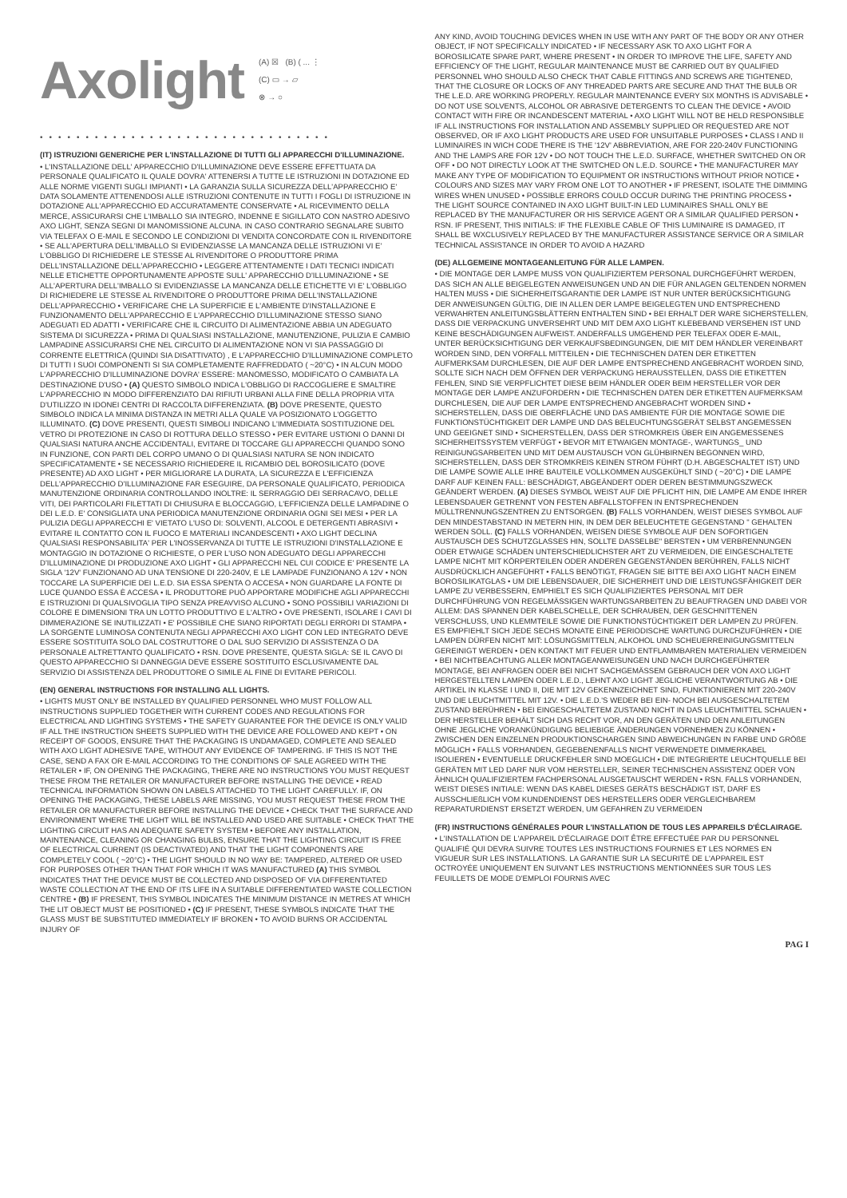Axolight
(A) ☒ (B) ( ... ⋮
(C) ▭ → ▱
⊗ → ○
••••••••••••••••••••••••••••••••
(IT) ISTRUZIONI GENERICHE PER L'INSTALLAZIONE DI TUTTI GLI APPARECCHI D'ILLUMINAZIONE.
• L'INSTALLAZIONE DELL' APPARECCHIO D'ILLUMINAZIONE DEVE ESSERE EFFETTUATA DA PERSONALE QUALIFICATO IL QUALE DOVRA' ATTENERSI A TUTTE LE ISTRUZIONI IN DOTAZIONE ED ALLE NORME VIGENTI SUGLI IMPIANTI • LA GARANZIA SULLA SICUREZZA DELL'APPARECCHIO E' DATA SOLAMENTE ATTENENDOSI ALLE ISTRUZIONI CONTENUTE IN TUTTI I FOGLI DI ISTRUZIONE IN DOTAZIONE ALL'APPARECCHIO ED ACCURATAMENTE CONSERVATE • AL RICEVIMENTO DELLA MERCE, ASSICURARSI CHE L'IMBALLO SIA INTEGRO, INDENNE E SIGILLATO CON NASTRO ADESIVO AXO LIGHT, SENZA SEGNI DI MANOMISSIONE ALCUNA. IN CASO CONTRARIO SEGNALARE SUBITO VIA TELEFAX O E-MAIL E SECONDO LE CONDIZIONI DI VENDITA CONCORDATE CON IL RIVENDITORE • SE ALL'APERTURA DELL'IMBALLO SI EVIDENZIASSE LA MANCANZA DELLE ISTRUZIONI VI E' L'OBBLIGO DI RICHIEDERE LE STESSE AL RIVENDITORE O PRODUTTORE PRIMA DELL'INSTALLAZIONE DELL'APPARECCHIO • LEGGERE ATTENTAMENTE I DATI TECNICI INDICATI NELLE ETICHETTE OPPORTUNAMENTE APPOSTE SULL' APPARECCHIO D'ILLUMINAZIONE • SE ALL'APERTURA DELL'IMBALLO SI EVIDENZIASSE LA MANCANZA DELLE ETICHETTE VI E' L'OBBLIGO DI RICHIEDERE LE STESSE AL RIVENDITORE O PRODUTTORE PRIMA DELL'INSTALLAZIONE DELL'APPARECCHIO • VERIFICARE CHE LA SUPERFICIE E L'AMBIENTE D'INSTALLAZIONE E FUNZIONAMENTO DELL'APPARECCHIO E L'APPARECCHIO D'ILLUMINAZIONE STESSO SIANO ADEGUATI ED ADATTI • VERIFICARE CHE IL CIRCUITO DI ALIMENTAZIONE ABBIA UN ADEGUATO SISTEMA DI SICUREZZA • PRIMA DI QUALSIASI INSTALLAZIONE, MANUTENZIONE, PULIZIA E CAMBIO LAMPADINE ASSICURARSI CHE NEL CIRCUITO DI ALIMENTAZIONE NON VI SIA PASSAGGIO DI CORRENTE ELETTRICA (QUINDI SIA DISATTIVATO) , E L'APPARECCHIO D'ILLUMINAZIONE COMPLETO DI TUTTI I SUOI COMPONENTI SI SIA COMPLETAMENTE RAFFREDDATO ( ~20°C) • IN ALCUN MODO L'APPARECCHIO D'ILLUMINAZIONE DOVRA' ESSERE: MANOMESSO, MODIFICATO O CAMBIATA LA DESTINAZIONE D'USO • (A) QUESTO SIMBOLO INDICA L'OBBLIGO DI RACCOGLIERE E SMALTIRE L'APPARECCHIO IN MODO DIFFERENZIATO DAI RIFIUTI URBANI ALLA FINE DELLA PROPRIA VITA D'UTILIZZO IN IDONEI CENTRI DI RACCOLTA DIFFERENZIATA. (B) DOVE PRESENTE, QUESTO SIMBOLO INDICA LA MINIMA DISTANZA IN METRI ALLA QUALE VA POSIZIONATO L'OGGETTO ILLUMINATO. (C) DOVE PRESENTI, QUESTI SIMBOLI INDICANO L'IMMEDIATA SOSTITUZIONE DEL VETRO DI PROTEZIONE IN CASO DI ROTTURA DELLO STESSO • PER EVITARE USTIONI O DANNI DI QUALSIASI NATURA ANCHE ACCIDENTALI, EVITARE DI TOCCARE GLI APPARECCHI QUANDO SONO IN FUNZIONE, CON PARTI DEL CORPO UMANO O DI QUALSIASI NATURA SE NON INDICATO SPECIFICATAMENTE • SE NECESSARIO RICHIEDERE IL RICAMBIO DEL BOROSILICATO (DOVE PRESENTE) AD AXO LIGHT • PER MIGLIORARE LA DURATA, LA SICUREZZA E L'EFFICIENZA DELL'APPARECCHIO D'ILLUMINAZIONE FAR ESEGUIRE, DA PERSONALE QUALIFICATO, PERIODICA MANUTENZIONE ORDINARIA CONTROLLANDO INOLTRE: IL SERRAGGIO DEI SERRACAVO, DELLE VITI, DEI PARTICOLARI FILETTATI DI CHIUSURA E BLOCCAGGIO, L'EFFICIENZA DELLE LAMPADINE O DEI L.E.D. E' CONSIGLIATA UNA PERIODICA MANUTENZIONE ORDINARIA OGNI SEI MESI • PER LA PULIZIA DEGLI APPARECCHI E' VIETATO L'USO DI: SOLVENTI, ALCOOL E DETERGENTI ABRASIVI • EVITARE IL CONTATTO CON IL FUOCO E MATERIALI INCANDESCENTI • AXO LIGHT DECLINA QUALSIASI RESPONSABILITA' PER L'INOSSERVANZA DI TUTTE LE ISTRUZIONI D'INSTALLAZIONE E MONTAGGIO IN DOTAZIONE O RICHIESTE, O PER L'USO NON ADEGUATO DEGLI APPARECCHI D'ILLUMINAZIONE DI PRODUZIONE AXO LIGHT • GLI APPARECCHI NEL CUI CODICE E' PRESENTE LA SIGLA '12V' FUNZIONANO AD UNA TENSIONE DI 220-240V, E LE LAMPADE FUNZIONANO A 12V • NON TOCCARE LA SUPERFICIE DEI L.E.D. SIA ESSA SPENTA O ACCESA • NON GUARDARE LA FONTE DI LUCE QUANDO ESSA È ACCESA • IL PRODUTTORE PUÒ APPORTARE MODIFICHE AGLI APPARECCHI E ISTRUZIONI DI QUALSIVOGLIA TIPO SENZA PREAVVISO ALCUNO • SONO POSSIBILI VARIAZIONI DI COLORE E DIMENSIONI TRA UN LOTTO PRODUTTIVO E L'ALTRO • OVE PRESENTI, ISOLARE I CAVI DI DIMMERAZIONE SE INUTILIZZATI • E' POSSIBILE CHE SIANO RIPORTATI DEGLI ERRORI DI STAMPA • LA SORGENTE LUMINOSA CONTENUTA NEGLI APPARECCHI AXO LIGHT CON LED INTEGRATO DEVE ESSERE SOSTITUITA SOLO DAL COSTRUTTORE O DAL SUO SERVIZIO DI ASSISTENZA O DA PERSONALE ALTRETTANTO QUALIFICATO • RSN. DOVE PRESENTE, QUESTA SIGLA: SE IL CAVO DI QUESTO APPARECCHIO SI DANNEGGIA DEVE ESSERE SOSTITUITO ESCLUSIVAMENTE DAL SERVIZIO DI ASSISTENZA DEL PRODUTTORE O SIMILE AL FINE DI EVITARE PERICOLI.
(EN) GENERAL INSTRUCTIONS FOR INSTALLING ALL LIGHTS.
• LIGHTS MUST ONLY BE INSTALLED BY QUALIFIED PERSONNEL WHO MUST FOLLOW ALL INSTRUCTIONS SUPPLIED TOGETHER WITH CURRENT CODES AND REGULATIONS FOR ELECTRICAL AND LIGHTING SYSTEMS • THE SAFETY GUARANTEE FOR THE DEVICE IS ONLY VALID IF ALL THE INSTRUCTION SHEETS SUPPLIED WITH THE DEVICE ARE FOLLOWED AND KEPT • ON RECEIPT OF GOODS, ENSURE THAT THE PACKAGING IS UNDAMAGED, COMPLETE AND SEALED WITH AXO LIGHT ADHESIVE TAPE, WITHOUT ANY EVIDENCE OF TAMPERING. IF THIS IS NOT THE CASE, SEND A FAX OR E-MAIL ACCORDING TO THE CONDITIONS OF SALE AGREED WITH THE RETAILER • IF, ON OPENING THE PACKAGING, THERE ARE NO INSTRUCTIONS YOU MUST REQUEST THESE FROM THE RETAILER OR MANUFACTURER BEFORE INSTALLING THE DEVICE • READ TECHNICAL INFORMATION SHOWN ON LABELS ATTACHED TO THE LIGHT CAREFULLY. IF, ON OPENING THE PACKAGING, THESE LABELS ARE MISSING, YOU MUST REQUEST THESE FROM THE RETAILER OR MANUFACTURER BEFORE INSTALLING THE DEVICE • CHECK THAT THE SURFACE AND ENVIRONMENT WHERE THE LIGHT WILL BE INSTALLED AND USED ARE SUITABLE • CHECK THAT THE LIGHTING CIRCUIT HAS AN ADEQUATE SAFETY SYSTEM • BEFORE ANY INSTALLATION, MAINTENANCE, CLEANING OR CHANGING BULBS, ENSURE THAT THE LIGHTING CIRCUIT IS FREE OF ELECTRICAL CURRENT (IS DEACTIVATED) AND THAT THE LIGHT COMPONENTS ARE COMPLETELY COOL ( ~20°C) • THE LIGHT SHOULD IN NO WAY BE: TAMPERED, ALTERED OR USED FOR PURPOSES OTHER THAN THAT FOR WHICH IT WAS MANUFACTURED (A) THIS SYMBOL INDICATES THAT THE DEVICE MUST BE COLLECTED AND DISPOSED OF VIA DIFFERENTIATED WASTE COLLECTION AT THE END OF ITS LIFE IN A SUITABLE DIFFERENTIATED WASTE COLLECTION CENTRE • (B) IF PRESENT, THIS SYMBOL INDICATES THE MINIMUM DISTANCE IN METRES AT WHICH THE LIT OBJECT MUST BE POSITIONED • (C) IF PRESENT, THESE SYMBOLS INDICATE THAT THE GLASS MUST BE SUBSTITUTED IMMEDIATELY IF BROKEN • TO AVOID BURNS OR ACCIDENTAL INJURY OF
ANY KIND, AVOID TOUCHING DEVICES WHEN IN USE WITH ANY PART OF THE BODY OR ANY OTHER OBJECT, IF NOT SPECIFICALLY INDICATED • IF NECESSARY ASK TO AXO LIGHT FOR A BOROSILICATE SPARE PART, WHERE PRESENT • IN ORDER TO IMPROVE THE LIFE, SAFETY AND EFFICIENCY OF THE LIGHT, REGULAR MAINTENANCE MUST BE CARRIED OUT BY QUALIFIED PERSONNEL WHO SHOULD ALSO CHECK THAT CABLE FITTINGS AND SCREWS ARE TIGHTENED, THAT THE CLOSURE OR LOCKS OF ANY THREADED PARTS ARE SECURE AND THAT THE BULB OR THE L.E.D. ARE WORKING PROPERLY. REGULAR MAINTENANCE EVERY SIX MONTHS IS ADVISABLE • DO NOT USE SOLVENTS, ALCOHOL OR ABRASIVE DETERGENTS TO CLEAN THE DEVICE • AVOID CONTACT WITH FIRE OR INCANDESCENT MATERIAL • AXO LIGHT WILL NOT BE HELD RESPONSIBLE IF ALL INSTRUCTIONS FOR INSTALLATION AND ASSEMBLY SUPPLIED OR REQUESTED ARE NOT OBSERVED, OR IF AXO LIGHT PRODUCTS ARE USED FOR UNSUITABLE PURPOSES • CLASS I AND II LUMINAIRES IN WICH CODE THERE IS THE '12V' ABBREVIATION, ARE FOR 220-240V FUNCTIONING AND THE LAMPS ARE FOR 12V • DO NOT TOUCH THE L.E.D. SURFACE, WHETHER SWITCHED ON OR OFF • DO NOT DIRECTLY LOOK AT THE SWITCHED ON L.E.D. SOURCE • THE MANUFACTURER MAY MAKE ANY TYPE OF MODIFICATION TO EQUIPMENT OR INSTRUCTIONS WITHOUT PRIOR NOTICE • COLOURS AND SIZES MAY VARY FROM ONE LOT TO ANOTHER • IF PRESENT, ISOLATE THE DIMMING WIRES WHEN UNUSED • POSSIBLE ERRORS COULD OCCUR DURING THE PRINTING PROCESS • THE LIGHT SOURCE CONTAINED IN AXO LIGHT BUILT-IN LED LUMINAIRES SHALL ONLY BE REPLACED BY THE MANUFACTURER OR HIS SERVICE AGENT OR A SIMILAR QUALIFIED PERSON • RSN. IF PRESENT, THIS INITIALS: IF THE FLEXIBLE CABLE OF THIS LUMINAIRE IS DAMAGED, IT SHALL BE WXCLUSIVELY REPLACED BY THE MANUFACTURER ASSISTANCE SERVICE OR A SIMILAR TECHNICAL ASSISTANCE IN ORDER TO AVOID A HAZARD
(DE) ALLGEMEINE MONTAGEANLEITUNG FÜR ALLE LAMPEN.
• DIE MONTAGE DER LAMPE MUSS VON QUALIFIZIERTEM PERSONAL DURCHGEFÜHRT WERDEN, DAS SICH AN ALLE BEIGELEGTEN ANWEISUNGEN UND AN DIE FÜR ANLAGEN GELTENDEN NORMEN HALTEN MUSS • DIE SICHERHEITSGARANTIE DER LAMPE IST NUR UNTER BERÜCKSICHTIGUNG DER ANWEISUNGEN GÜLTIG, DIE IN ALLEN DER LAMPE BEIGELEGTEN UND ENTSPRECHEND VERWAHRTEN ANLEITUNGSBLÄTTERN ENTHALTEN SIND • BEI ERHALT DER WARE SICHERSTELLEN, DASS DIE VERPACKUNG UNVERSEHRT UND MIT DEM AXO LIGHT KLEBEBAND VERSEHEN IST UND KEINE BESCHÄDIGUNGEN AUFWEIST. ANDERFALLS UMGEHEND PER TELEFAX ODER E-MAIL, UNTER BERÜCKSICHTIGUNG DER VERKAUFSBEDINGUNGEN, DIE MIT DEM HÄNDLER VEREINBART WORDEN SIND, DEN VORFALL MITTEILEN • DIE TECHNISCHEN DATEN DER ETIKETTEN AUFMERKSAM DURCHLESEN, DIE AUF DER LAMPE ENTSPRECHEND ANGEBRACHT WORDEN SIND, SOLLTE SICH NACH DEM ÖFFNEN DER VERPACKUNG HERAUSSTELLEN, DASS DIE ETIKETTEN FEHLEN, SIND SIE VERPFLICHTET DIESE BEIM HÄNDLER ODER BEIM HERSTELLER VOR DER MONTAGE DER LAMPE ANZUFORDERN • DIE TECHNISCHEN DATEN DER ETIKETTEN AUFMERKSAM DURCHLESEN, DIE AUF DER LAMPE ENTSPRECHEND ANGEBRACHT WORDEN SIND • SICHERSTELLEN, DASS DIE OBERFLÄCHE UND DAS AMBIENTE FÜR DIE MONTAGE SOWIE DIE FUNKTIONSTÜCHTIGKEIT DER LAMPE UND DAS BELEUCHTUNGSGERÄT SELBST ANGEMESSEN UND GEEIGNET SIND • SICHERSTELLEN, DASS DER STROMKREIS ÜBER EIN ANGEMESSENES SICHERHEITSSYSTEM VERFÜGT • BEVOR MIT ETWAIGEN MONTAGE-, WARTUNGS_ UND REINIGUNGSARBEITEN UND MIT DEM AUSTAUSCH VON GLÜHBIRNEN BEGONNEN WIRD, SICHERSTELLEN, DASS DER STROMKREIS KEINEN STROM FÜHRT (D.H. ABGESCHALTET IST) UND DIE LAMPE SOWIE ALLE IHRE BAUTEILE VOLLKOMMEN AUSGEKÜHLT SIND ( ~20°C) • DIE LAMPE DARF AUF KEINEN FALL: BESCHÄDIGT, ABGEÄNDERT ODER DEREN BESTIMMUNGSZWECK GEÄNDERT WERDEN. (A) DIESES SYMBOL WEIST AUF DIE PFLICHT HIN, DIE LAMPE AM ENDE IHRER LEBENSDAUER GETRENNT VON FESTEN ABFALLSTOFFEN IN ENTSPRECHENDEN MÜLLTRENNUNGSZENTREN ZU ENTSORGEN. (B) FALLS VORHANDEN, WEIST DIESES SYMBOL AUF DEN MINDESTABSTAND IN METERN HIN, IN DEM DER BELEUCHTETE GEGENSTAND " GEHALTEN WERDEN SOLL. (C) FALLS VORHANDEN, WEISEN DIESE SYMBOLE AUF DEN SOFORTIGEN AUSTAUSCH DES SCHUTZGLASSES HIN, SOLLTE DASSELBE" BERSTEN • UM VERBRENNUNGEN ODER ETWAIGE SCHÄDEN UNTERSCHIEDLICHSTER ART ZU VERMEIDEN, DIE EINGESCHALTETE LAMPE NICHT MIT KÖRPERTEILEN ODER ANDEREN GEGENSTÄNDEN BERÜHREN, FALLS NICHT AUSDRÜCKLICH ANGEFÜHRT • FALLS BENÖTIGT, FRAGEN SIE BITTE BEI AXO LIGHT NACH EINEM BOROSILIKATGLAS • UM DIE LEBENSDAUER, DIE SICHERHEIT UND DIE LEISTUNGSFÄHIGKEIT DER LAMPE ZU VERBESSERN, EMPHIELT ES SICH QUALIFIZIERTES PERSONAL MIT DER DURCHFÜHRUNG VON REGELMÄSSIGEN WARTUNGSARBEITEN ZU BEAUFTRAGEN UND DABEI VOR ALLEM: DAS SPANNEN DER KABELSCHELLE, DER SCHRAUBEN, DER GESCHNITTENEN VERSCHLUSS, UND KLEMMTEILE SOWIE DIE FUNKTIONSTÜCHTIGKEIT DER LAMPEN ZU PRÜFEN. ES EMPFIEHLT SICH JEDE SECHS MONATE EINE PERIODISCHE WARTUNG DURCHZUFÜHREN • DIE LAMPEN DÜRFEN NICHT MIT: LÖSUNGSMITTELN, ALKOHOL UND SCHEUERREINIGUNGSMITTELN GEREINIGT WERDEN • DEN KONTAKT MIT FEUER UND ENTFLAMMBAREN MATERIALIEN VERMEIDEN • BEI NICHTBEACHTUNG ALLER MONTAGEANWEISUNGEN UND NACH DURCHGEFÜHRTER MONTAGE, BEI ANFRAGEN ODER BEI NICHT SACHGEMÄSSEM GEBRAUCH DER VON AXO LIGHT HERGESTELLTEN LAMPEN ODER L.E.D., LEHNT AXO LIGHT JEGLICHE VERANTWORTUNG AB • DIE ARTIKEL IN KLASSE I UND II, DIE MIT 12V GEKENNZEICHNET SIND, FUNKTIONIEREN MIT 220-240V UND DIE LEUCHTMITTEL MIT 12V. • DIE L.E.D.'S WEDER BEI EIN- NOCH BEI AUSGESCHALTETEM ZUSTAND BERÜHREN • BEI EINGESCHALTETEM ZUSTAND NICHT IN DAS LEUCHTMITTEL SCHAUEN • DER HERSTELLER BEHÄLT SICH DAS RECHT VOR, AN DEN GERÄTEN UND DEN ANLEITUNGEN OHNE JEGLICHE VORANKÜNDIGUNG BELIEBIGE ÄNDERUNGEN VORNEHMEN ZU KÖNNEN • ZWISCHEN DEN EINZELNEN PRODUKTIONSCHARGEN SIND ABWEICHUNGEN IN FARBE UND GRÖßE MÖGLICH • FALLS VORHANDEN, GEGEBENENFALLS NICHT VERWENDETE DIMMERKABEL ISOLIEREN • EVENTUELLE DRUCKFEHLER SIND MOEGLICH • DIE INTEGRIERTE LEUCHTQUELLE BEI GERÄTEN MIT LED DARF NUR VOM HERSTELLER, SEINER TECHNISCHEN ASSISTENZ ODER VON ÄHNLICH QUALIFIZIERTEM FACHPERSONAL AUSGETAUSCHT WERDEN • RSN. FALLS VORHANDEN, WEIST DIESES INITIALE: WENN DAS KABEL DIESES GERÄTS BESCHÄDIGT IST, DARF ES AUSSCHLIEßLICH VOM KUNDENDIENST DES HERSTELLERS ODER VERGLEICHBAREM REPARATURDIENST ERSETZT WERDEN, UM GEFAHREN ZU VERMEIDEN
(FR) INSTRUCTIONS GÉNÉRALES POUR L'INSTALLATION DE TOUS LES APPAREILS D'ÉCLAIRAGE.
• L'INSTALLATION DE L'APPAREIL D'ÉCLAIRAGE DOIT ÊTRE EFFECTUÉE PAR DU PERSONNEL QUALIFIÉ QUI DEVRA SUIVRE TOUTES LES INSTRUCTIONS FOURNIES ET LES NORMES EN VIGUEUR SUR LES INSTALLATIONS. LA GARANTIE SUR LA SECURITÉ DE L'APPAREIL EST OCTROYÉE UNIQUEMENT EN SUIVANT LES INSTRUCTIONS MENTIONNÉES SUR TOUS LES FEUILLETS DE MODE D'EMPLOI FOURNIS AVEC
PAG I